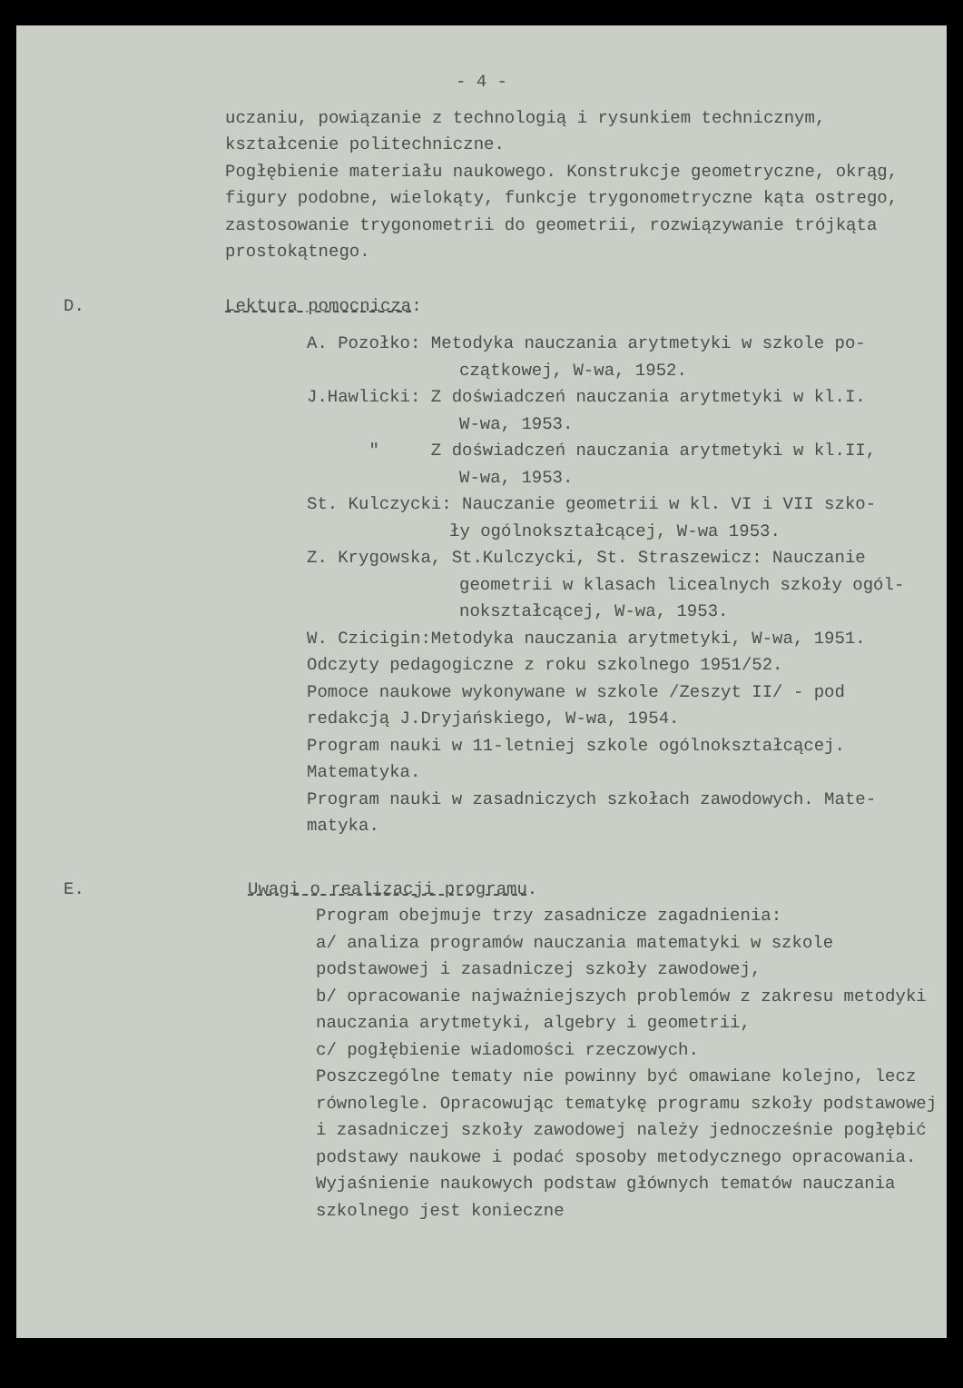- 4 -
uczaniu, powiązanie z technologią i rysunkiem technicznym, kształcenie politechniczne.
Pogłębienie materiału naukowego. Konstrukcje geometryczne, okrąg, figury podobne, wielokąty, funkcje trygonometryczne kąta ostrego, zastosowanie trygonometrii do geometrii, rozwiązywanie trójkąta prostokątnego.
D. Lektura pomocnicza:
A. Pozołko: Metodyka nauczania arytmetyki w szkole po-
czątkowej, W-wa, 1952.
J.Hawlicki: Z doświadczeń nauczania arytmetyki w kl.I.
W-wa, 1953.
" Z doświadczeń nauczania arytmetyki w kl.II,
W-wa, 1953.
St. Kulczycki: Nauczanie geometrii w kl. VI i VII szko-
ły ogólnokształcącej, W-wa 1953.
Z. Krygowska, St.Kulczycki, St. Straszewicz: Nauczanie
geometrii w klasach licealnych szkoły ogól-
nokształcącej, W-wa, 1953.
W. Czicigin:Metodyka nauczania arytmetyki, W-wa, 1951.
Odczyty pedagogiczne z roku szkolnego 1951/52.
Pomoce naukowe wykonywane w szkole /Zeszyt II/ - pod
redakcją J.Dryjańskiego, W-wa, 1954.
Program nauki w 11-letniej szkole ogólnokształcącej.
Matematyka.
Program nauki w zasadniczych szkołach zawodowych. Mate-
matyka.
E. Uwagi o realizacji programu.
Program obejmuje trzy zasadnicze zagadnienia:
a/ analiza programów nauczania matematyki w szkole podstawowej i zasadniczej szkoły zawodowej,
b/ opracowanie najważniejszych problemów z zakresu metodyki nauczania arytmetyki, algebry i geometrii,
c/ pogłębienie wiadomości rzeczowych.
Poszczególne tematy nie powinny być omawiane kolejno, lecz równolegle. Opracowując tematykę programu szkoły podstawowej i zasadniczej szkoły zawodowej należy jednocześnie pogłębić podstawy naukowe i podać sposoby metodycznego opracowania. Wyjaśnienie naukowych podstaw głównych tematów nauczania szkolnego jest konieczne